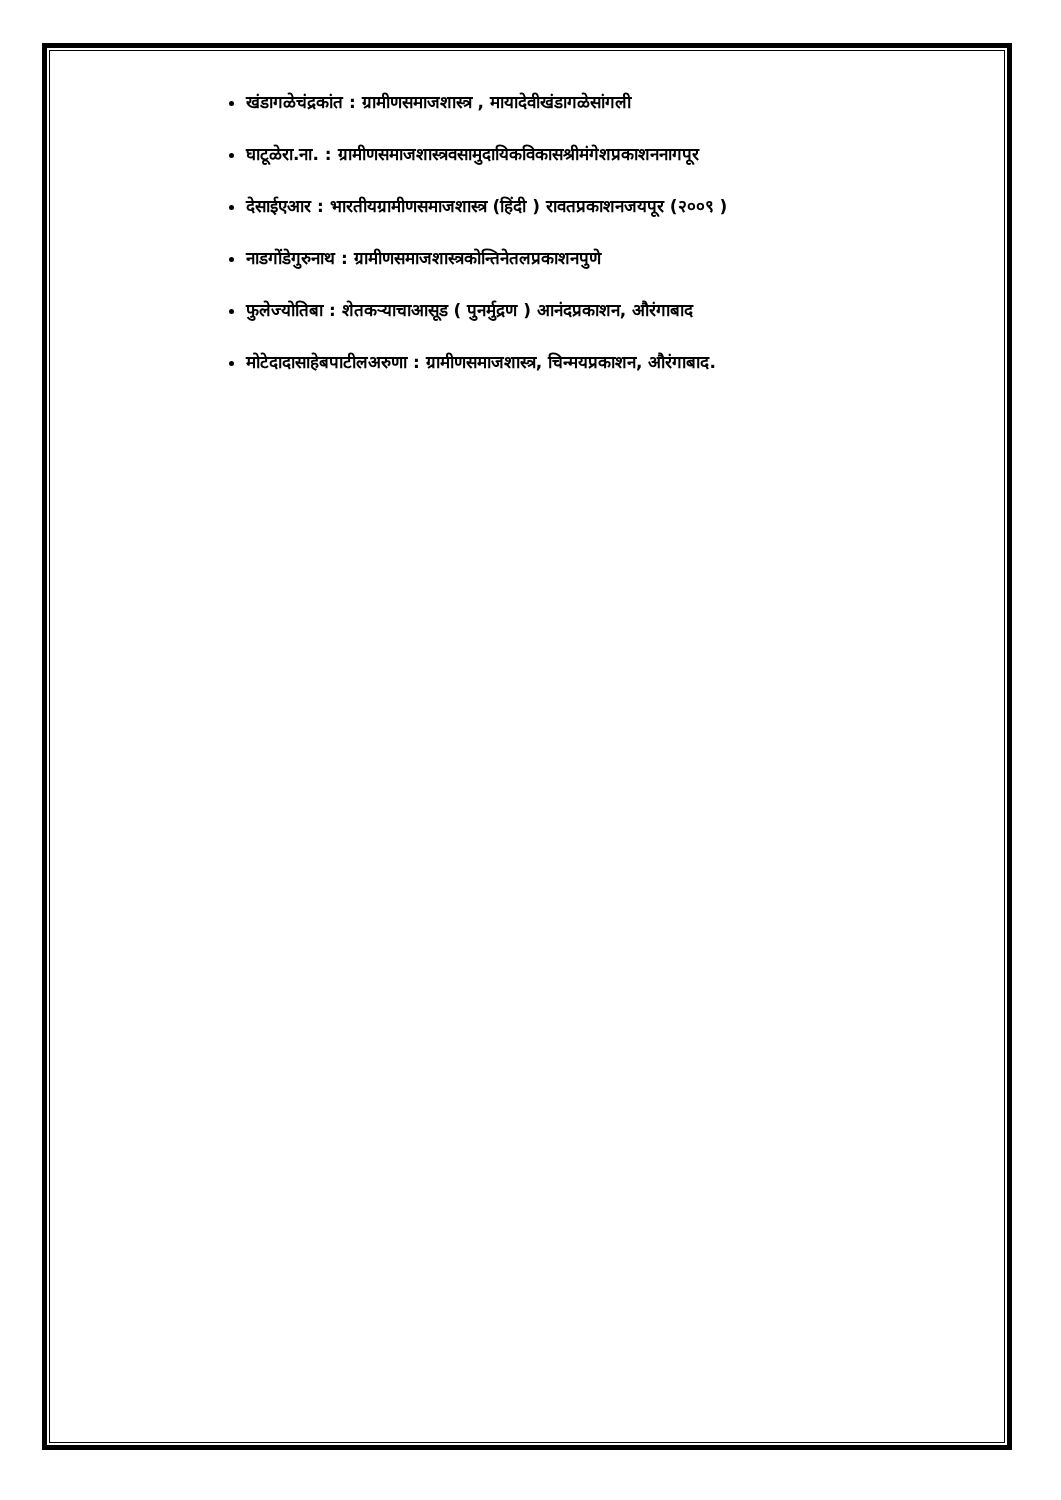खंडागळेचंद्रकांत : ग्रामीणसमाजशास्त्र , मायादेवीखंडागळेसांगली
घाटूळेरा.ना. : ग्रामीणसमाजशास्त्रवसामुदायिकविकासश्रीमंगेशप्रकाशननागपूर
देसाईएआर : भारतीयग्रामीणसमाजशास्त्र (हिंदी ) रावतप्रकाशनजयपूर (२००९ )
नाडगोंडेगुरुनाथ : ग्रामीणसमाजशास्त्रकोन्तिनेतलप्रकाशनपुणे
फुलेज्योतिबा : शेतकऱ्याचाआसूड ( पुनर्मुद्रण ) आनंदप्रकाशन, औरंगाबाद
मोटेदादासाहेबपाटीलअरुणा : ग्रामीणसमाजशास्त्र, चिन्मयप्रकाशन, औरंगाबाद.